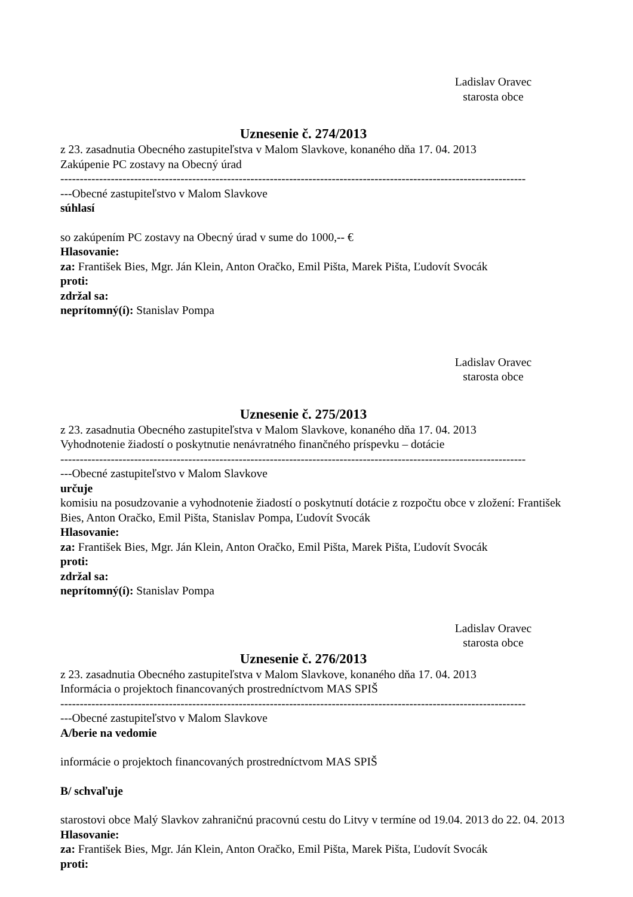Ladislav Oravec
starosta obce
Uznesenie č. 274/2013
z 23. zasadnutia Obecného zastupiteľstva v Malom Slavkove, konaného dňa 17. 04. 2013
Zakúpenie PC zostavy na Obecný úrad
------------------------------------------------------------------------------------------------------------------------
---Obecné zastupiteľstvo v Malom Slavkove
súhlasí
so zakúpením PC zostavy na Obecný úrad v sume do 1000,-- €
Hlasovanie:
za: František Bies, Mgr. Ján Klein, Anton Oračko, Emil Pišta, Marek Pišta, Ľudovít Svocák
proti:
zdržal sa:
neprítomný(í): Stanislav Pompa
Ladislav Oravec
starosta obce
Uznesenie č. 275/2013
z 23. zasadnutia Obecného zastupiteľstva v Malom Slavkove, konaného dňa 17. 04. 2013
Vyhodnotenie žiadostí o poskytnutie nenávratného finančného príspevku – dotácie
------------------------------------------------------------------------------------------------------------------------
---Obecné zastupiteľstvo v Malom Slavkove
určuje
komisiu na posudzovanie a vyhodnotenie žiadostí o poskytnutí dotácie z rozpočtu obce v zložení: František Bies, Anton Oračko, Emil Pišta, Stanislav Pompa, Ľudovít Svocák
Hlasovanie:
za: František Bies, Mgr. Ján Klein, Anton Oračko, Emil Pišta, Marek Pišta, Ľudovít Svocák
proti:
zdržal sa:
neprítomný(í): Stanislav Pompa
Ladislav Oravec
starosta obce
Uznesenie č. 276/2013
z 23. zasadnutia Obecného zastupiteľstva v Malom Slavkove, konaného dňa 17. 04. 2013
Informácia o projektoch financovaných prostredníctvom MAS SPIŠ
------------------------------------------------------------------------------------------------------------------------
---Obecné zastupiteľstvo v Malom Slavkove
A/berie na vedomie
informácie o projektoch financovaných prostredníctvom MAS SPIŠ
B/ schvaľuje
starostovi obce Malý Slavkov zahraničnú pracovnú cestu do Litvy v termíne od 19.04. 2013 do 22. 04. 2013
Hlasovanie:
za: František Bies, Mgr. Ján Klein, Anton Oračko, Emil Pišta, Marek Pišta, Ľudovít Svocák
proti: